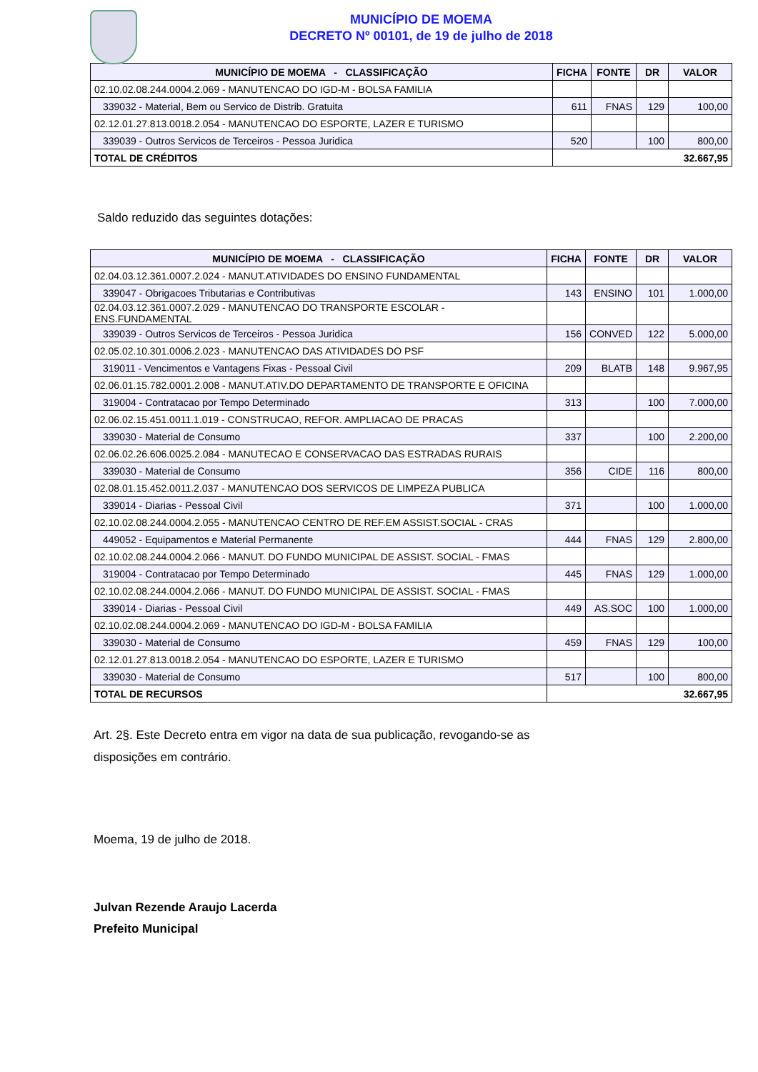MUNICÍPIO DE MOEMA
DECRETO Nº 00101, de 19 de julho de 2018
| MUNICÍPIO DE MOEMA - CLASSIFICAÇÃO | FICHA | FONTE | DR | VALOR |
| --- | --- | --- | --- | --- |
| 02.10.02.08.244.0004.2.069 - MANUTENCAO DO IGD-M - BOLSA FAMILIA | | | | |
| 339032 - Material, Bem ou Servico de Distrib. Gratuita | 611 | FNAS | 129 | 100,00 |
| 02.12.01.27.813.0018.2.054 - MANUTENCAO DO ESPORTE, LAZER E TURISMO | | | | |
| 339039 - Outros Servicos de Terceiros - Pessoa Juridica | 520 | | 100 | 800,00 |
| TOTAL DE CRÉDITOS | 32.667,95 | | | |
Saldo reduzido das seguintes dotações:
| MUNICÍPIO DE MOEMA - CLASSIFICAÇÃO | FICHA | FONTE | DR | VALOR |
| --- | --- | --- | --- | --- |
| 02.04.03.12.361.0007.2.024 - MANUT.ATIVIDADES DO ENSINO FUNDAMENTAL | | | | |
| 339047 - Obrigacoes Tributarias e Contributivas | 143 | ENSINO | 101 | 1.000,00 |
| 02.04.03.12.361.0007.2.029 - MANUTENCAO DO TRANSPORTE ESCOLAR - ENS.FUNDAMENTAL | | | | |
| 339039 - Outros Servicos de Terceiros - Pessoa Juridica | 156 | CONVED | 122 | 5.000,00 |
| 02.05.02.10.301.0006.2.023 - MANUTENCAO DAS ATIVIDADES DO PSF | | | | |
| 319011 - Vencimentos e Vantagens Fixas - Pessoal Civil | 209 | BLATB | 148 | 9.967,95 |
| 02.06.01.15.782.0001.2.008 - MANUT.ATIV.DO DEPARTAMENTO DE TRANSPORTE E OFICINA | | | | |
| 319004 - Contratacao por Tempo Determinado | 313 | | 100 | 7.000,00 |
| 02.06.02.15.451.0011.1.019 - CONSTRUCAO, REFOR. AMPLIACAO DE PRACAS | | | | |
| 339030 - Material de Consumo | 337 | | 100 | 2.200,00 |
| 02.06.02.26.606.0025.2.084 - MANUTECAO E CONSERVACAO DAS ESTRADAS RURAIS | | | | |
| 339030 - Material de Consumo | 356 | CIDE | 116 | 800,00 |
| 02.08.01.15.452.0011.2.037 - MANUTENCAO DOS SERVICOS DE LIMPEZA PUBLICA | | | | |
| 339014 - Diarias - Pessoal Civil | 371 | | 100 | 1.000,00 |
| 02.10.02.08.244.0004.2.055 - MANUTENCAO CENTRO DE REF.EM ASSIST.SOCIAL - CRAS | | | | |
| 449052 - Equipamentos e Material Permanente | 444 | FNAS | 129 | 2.800,00 |
| 02.10.02.08.244.0004.2.066 - MANUT. DO FUNDO MUNICIPAL DE ASSIST. SOCIAL - FMAS | | | | |
| 319004 - Contratacao por Tempo Determinado | 445 | FNAS | 129 | 1.000,00 |
| 02.10.02.08.244.0004.2.066 - MANUT. DO FUNDO MUNICIPAL DE ASSIST. SOCIAL - FMAS | | | | |
| 339014 - Diarias - Pessoal Civil | 449 | AS.SOC | 100 | 1.000,00 |
| 02.10.02.08.244.0004.2.069 - MANUTENCAO DO IGD-M - BOLSA FAMILIA | | | | |
| 339030 - Material de Consumo | 459 | FNAS | 129 | 100,00 |
| 02.12.01.27.813.0018.2.054 - MANUTENCAO DO ESPORTE, LAZER E TURISMO | | | | |
| 339030 - Material de Consumo | 517 | | 100 | 800,00 |
| TOTAL DE RECURSOS | 32.667,95 | | | |
Art. 2§. Este Decreto entra em vigor na data de sua publicação, revogando-se as disposições em contrário.
Moema, 19 de julho de 2018.
Julvan Rezende Araujo Lacerda
Prefeito Municipal